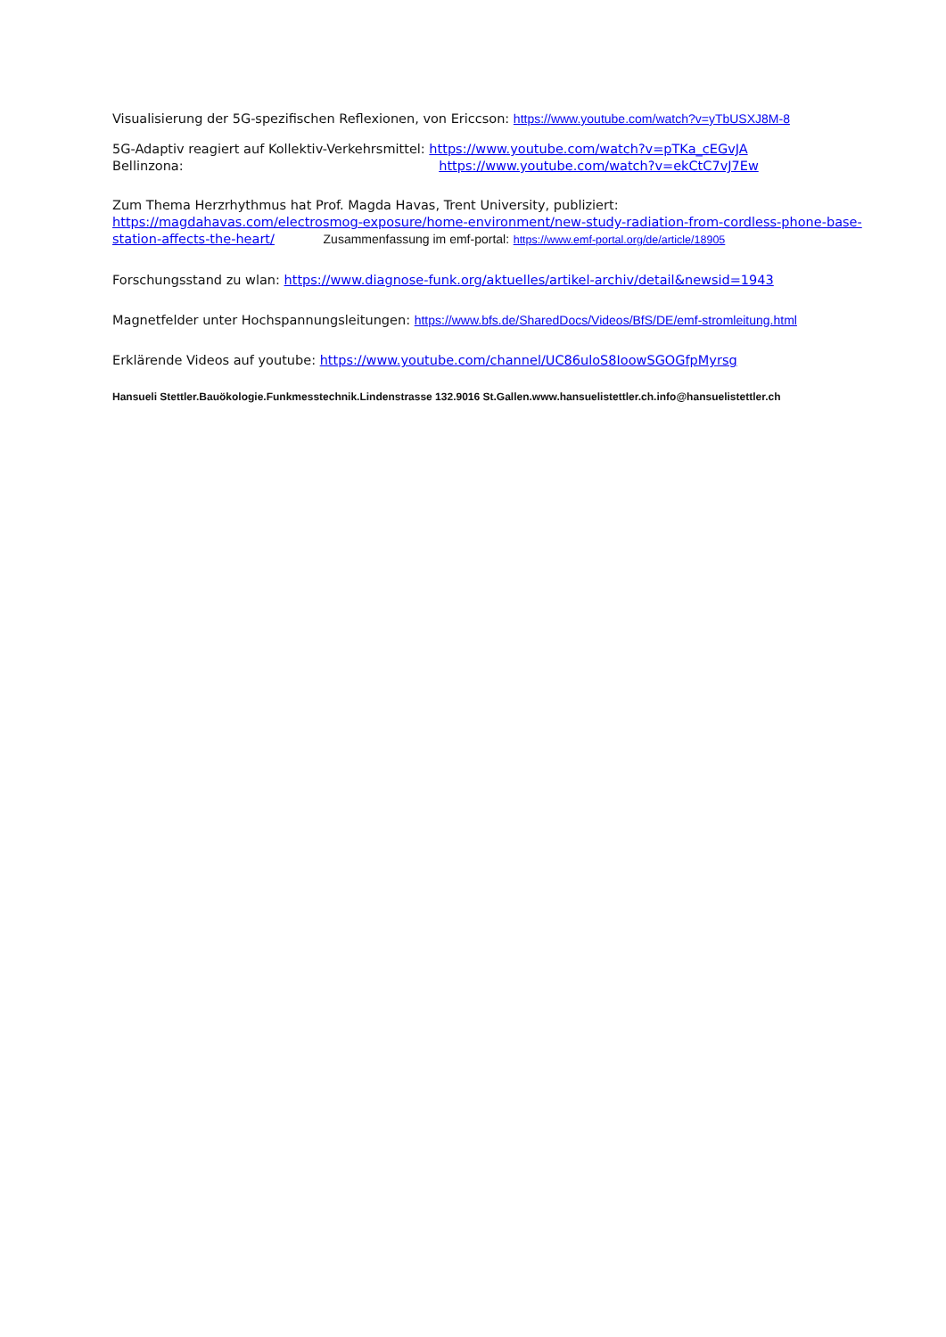Visualisierung der 5G-spezifischen Reflexionen, von Ericcson: https://www.youtube.com/watch?v=yTbUSXJ8M-8
5G-Adaptiv reagiert auf Kollektiv-Verkehrsmittel: https://www.youtube.com/watch?v=pTKa_cEGvJA
Bellinzona: https://www.youtube.com/watch?v=ekCtC7vJ7Ew
Zum Thema Herzrhythmus hat Prof. Magda Havas, Trent University, publiziert:
https://magdahavas.com/electrosmog-exposure/home-environment/new-study-radiation-from-cordless-phone-base-station-affects-the-heart/ Zusammenfassung im emf-portal: https://www.emf-portal.org/de/article/18905
Forschungsstand zu wlan: https://www.diagnose-funk.org/aktuelles/artikel-archiv/detail&newsid=1943
Magnetfelder unter Hochspannungsleitungen: https://www.bfs.de/SharedDocs/Videos/BfS/DE/emf-stromleitung.html
Erklärende Videos auf youtube: https://www.youtube.com/channel/UC86uloS8IoowSGOGfpMyrsg
Hansueli Stettler.Bauökologie.Funkmesstechnik.Lindenstrasse 132.9016 St.Gallen.www.hansuelistettler.ch.info@hansuelistettler.ch